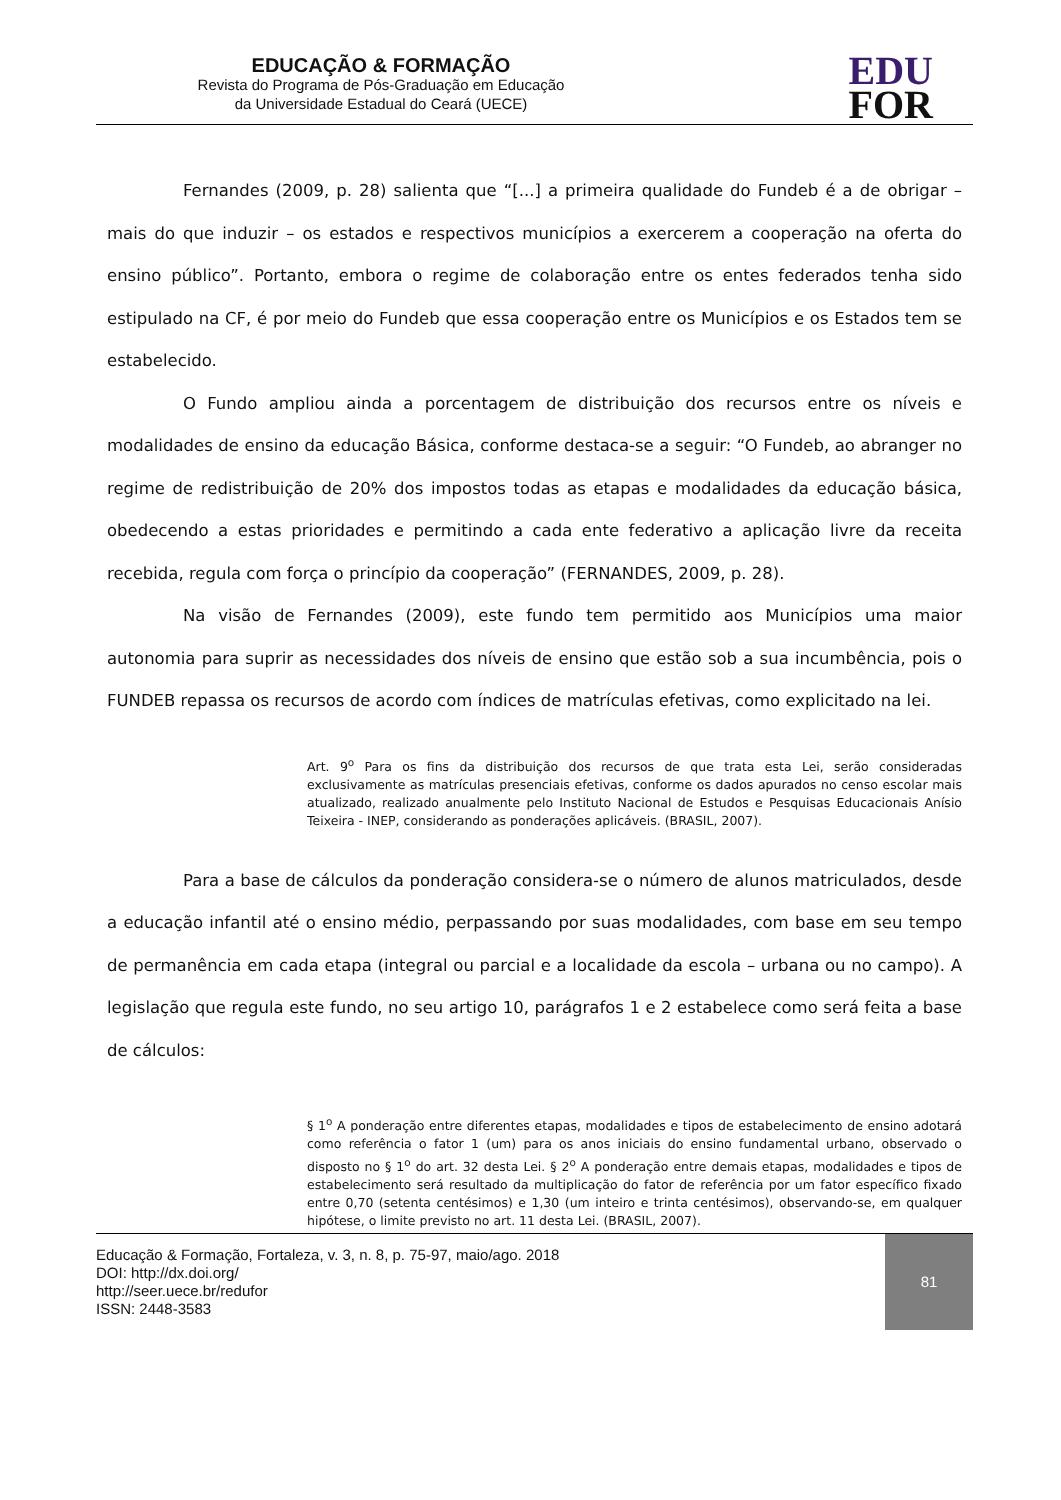EDUCAÇÃO & FORMAÇÃO
Revista do Programa de Pós-Graduação em Educação
da Universidade Estadual do Ceará (UECE)
EDU
FOR
Fernandes (2009, p. 28) salienta que “[...] a primeira qualidade do Fundeb é a de obrigar – mais do que induzir – os estados e respectivos municípios a exercerem a cooperação na oferta do ensino público”. Portanto, embora o regime de colaboração entre os entes federados tenha sido estipulado na CF, é por meio do Fundeb que essa cooperação entre os Municípios e os Estados tem se estabelecido.
O Fundo ampliou ainda a porcentagem de distribuição dos recursos entre os níveis e modalidades de ensino da educação Básica, conforme destaca-se a seguir: “O Fundeb, ao abranger no regime de redistribuição de 20% dos impostos todas as etapas e modalidades da educação básica, obedecendo a estas prioridades e permitindo a cada ente federativo a aplicação livre da receita recebida, regula com força o princípio da cooperação” (FERNANDES, 2009, p. 28).
Na visão de Fernandes (2009), este fundo tem permitido aos Municípios uma maior autonomia para suprir as necessidades dos níveis de ensino que estão sob a sua incumbência, pois o FUNDEB repassa os recursos de acordo com índices de matrículas efetivas, como explicitado na lei.
Art. 9<sup>o</sup> Para os fins da distribuição dos recursos de que trata esta Lei, serão consideradas exclusivamente as matrículas presenciais efetivas, conforme os dados apurados no censo escolar mais atualizado, realizado anualmente pelo Instituto Nacional de Estudos e Pesquisas Educacionais Anísio Teixeira - INEP, considerando as ponderações aplicáveis. (BRASIL, 2007).
Para a base de cálculos da ponderação considera-se o número de alunos matriculados, desde a educação infantil até o ensino médio, perpassando por suas modalidades, com base em seu tempo de permanência em cada etapa (integral ou parcial e a localidade da escola – urbana ou no campo). A legislação que regula este fundo, no seu artigo 10, parágrafos 1 e 2 estabelece como será feita a base de cálculos:
§ 1<sup>o</sup> A ponderação entre diferentes etapas, modalidades e tipos de estabelecimento de ensino adotará como referência o fator 1 (um) para os anos iniciais do ensino fundamental urbano, observado o disposto no § 1<sup>o</sup> do art. 32 desta Lei. § 2<sup>o</sup> A ponderação entre demais etapas, modalidades e tipos de estabelecimento será resultado da multiplicação do fator de referência por um fator específico fixado entre 0,70 (setenta centésimos) e 1,30 (um inteiro e trinta centésimos), observando-se, em qualquer hipótese, o limite previsto no art. 11 desta Lei. (BRASIL, 2007).
Educação & Formação, Fortaleza, v. 3, n. 8, p. 75-97, maio/ago. 2018
DOI: http://dx.doi.org/
http://seer.uece.br/redufor
ISSN: 2448-3583
81